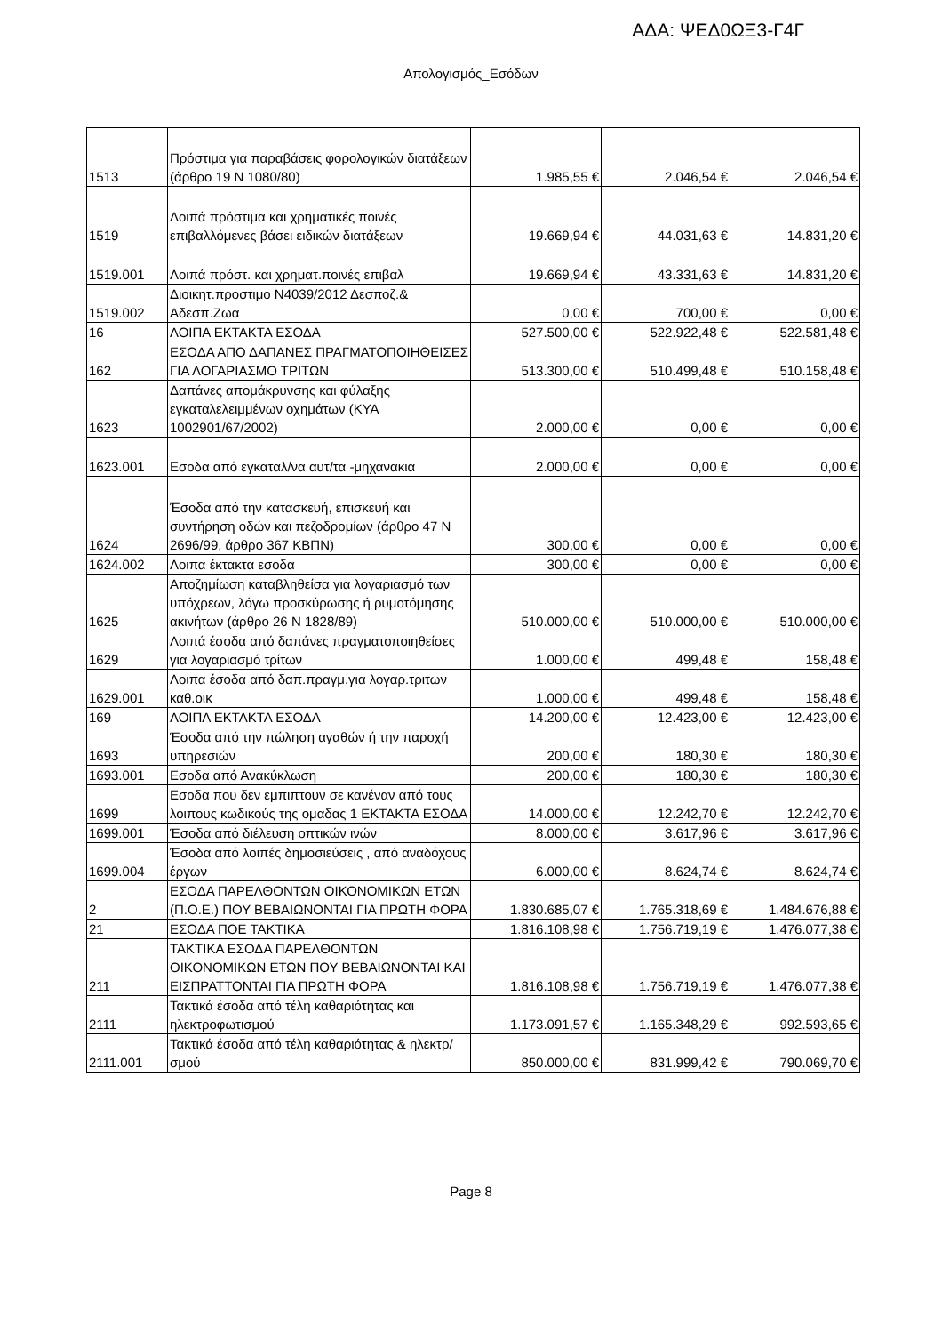ΑΔΑ: ΨΕΔ0ΩΞ3-Γ4Γ
Απολογισμός_Εσόδων
| 1513 | Πρόστιμα για παραβάσεις φορολογικών διατάξεων (άρθρο 19 Ν 1080/80) | 1.985,55 € | 2.046,54 € | 2.046,54 € |
| 1519 | Λοιπά πρόστιμα και χρηματικές ποινές επιβαλλόμενες βάσει ειδικών διατάξεων | 19.669,94 € | 44.031,63 € | 14.831,20 € |
| 1519.001 | Λοιπά πρόστ. και χρηματ.ποινές επιβαλ | 19.669,94 € | 43.331,63 € | 14.831,20 € |
| 1519.002 | Διοικητ.προστιμο Ν4039/2012 Δεσποζ.& Αδεσπ.Ζωα | 0,00 € | 700,00 € | 0,00 € |
| 16 | ΛΟΙΠΑ ΕΚΤΑΚΤΑ ΕΣΟΔΑ | 527.500,00 € | 522.922,48 € | 522.581,48 € |
| 162 | ΕΣΟΔΑ ΑΠΟ ΔΑΠΑΝΕΣ ΠΡΑΓΜΑΤΟΠΟΙΗΘΕΙΣΕΣ ΓΙΑ ΛΟΓΑΡΙΑΣΜΟ ΤΡΙΤΩΝ | 513.300,00 € | 510.499,48 € | 510.158,48 € |
| 1623 | Δαπάνες απομάκρυνσης και φύλαξης εγκαταλελειμμένων οχημάτων (ΚΥΑ 1002901/67/2002) | 2.000,00 € | 0,00 € | 0,00 € |
| 1623.001 | Εσοδα από εγκαταλ/να αυτ/τα -μηχανακια | 2.000,00 € | 0,00 € | 0,00 € |
| 1624 | Έσοδα από την κατασκευή, επισκευή και συντήρηση οδών και πεζοδρομίων (άρθρο 47 Ν 2696/99, άρθρο 367 ΚΒΠΝ) | 300,00 € | 0,00 € | 0,00 € |
| 1624.002 | Λοιπα έκτακτα εσοδα | 300,00 € | 0,00 € | 0,00 € |
| 1625 | Αποζημίωση καταβληθείσα για λογαριασμό των υπόχρεων, λόγω προσκύρωσης ή ρυμοτόμησης ακινήτων (άρθρο 26 Ν 1828/89) | 510.000,00 € | 510.000,00 € | 510.000,00 € |
| 1629 | Λοιπά έσοδα από δαπάνες πραγματοποιηθείσες για λογαριασμό τρίτων | 1.000,00 € | 499,48 € | 158,48 € |
| 1629.001 | Λοιπα έσοδα από δαπ.πραγμ.για λογαρ.τριτων καθ.οικ | 1.000,00 € | 499,48 € | 158,48 € |
| 169 | ΛΟΙΠΑ ΕΚΤΑΚΤΑ ΕΣΟΔΑ | 14.200,00 € | 12.423,00 € | 12.423,00 € |
| 1693 | Έσοδα από την πώληση αγαθών ή την παροχή υπηρεσιών | 200,00 € | 180,30 € | 180,30 € |
| 1693.001 | Εσοδα από Ανακύκλωση | 200,00 € | 180,30 € | 180,30 € |
| 1699 | Εσοδα που δεν εμπιπτουν σε κανέναν από τους λοιπους κωδικούς της ομαδας 1 ΕΚΤΑΚΤΑ ΕΣΟΔΑ | 14.000,00 € | 12.242,70 € | 12.242,70 € |
| 1699.001 | Έσοδα από διέλευση οπτικών ινών | 8.000,00 € | 3.617,96 € | 3.617,96 € |
| 1699.004 | Έσοδα από λοιπές δημοσιεύσεις , από αναδόχους έργων | 6.000,00 € | 8.624,74 € | 8.624,74 € |
| 2 | ΕΣΟΔΑ ΠΑΡΕΛΘΟΝΤΩΝ ΟΙΚΟΝΟΜΙΚΩΝ ΕΤΩΝ (Π.Ο.Ε.) ΠΟΥ ΒΕΒΑΙΩΝΟΝΤΑΙ ΓΙΑ ΠΡΩΤΗ ΦΟΡΑ | 1.830.685,07 € | 1.765.318,69 € | 1.484.676,88 € |
| 21 | ΕΣΟΔΑ ΠΟΕ ΤΑΚΤΙΚΑ | 1.816.108,98 € | 1.756.719,19 € | 1.476.077,38 € |
| 211 | ΤΑΚΤΙΚΑ ΕΣΟΔΑ ΠΑΡΕΛΘΟΝΤΩΝ ΟΙΚΟΝΟΜΙΚΩΝ ΕΤΩΝ ΠΟΥ ΒΕΒΑΙΩΝΟΝΤΑΙ ΚΑΙ ΕΙΣΠΡΑΤΤΟΝΤΑΙ ΓΙΑ ΠΡΩΤΗ ΦΟΡΑ | 1.816.108,98 € | 1.756.719,19 € | 1.476.077,38 € |
| 2111 | Τακτικά έσοδα από τέλη καθαριότητας και ηλεκτροφωτισμού | 1.173.091,57 € | 1.165.348,29 € | 992.593,65 € |
| 2111.001 | Τακτικά έσοδα από τέλη καθαριότητας & ηλεκτρ/σμού | 850.000,00 € | 831.999,42 € | 790.069,70 € |
Page 8